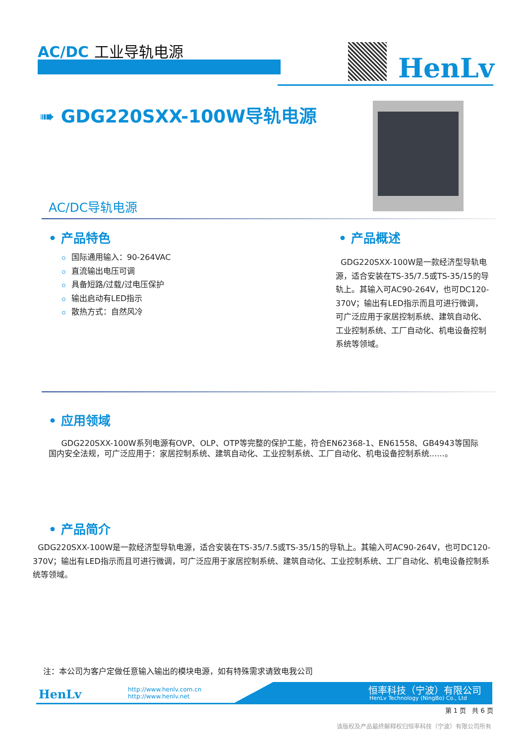AC/DC 工业导轨电源
HenLv
➠ GDG220SXX-100W导轨电源
AC/DC导轨电源
• 产品特色
国际通用输入：90-264VAC
直流输出电压可调
具备短路/过载/过电压保护
输出启动有LED指示
散热方式：自然风冷
• 产品概述
GDG220SXX-100W是一款经济型导轨电源，适合安装在TS-35/7.5或TS-35/15的导轨上。其输入可AC90-264V，也可DC120-370V；输出有LED指示而且可进行微调，可广泛应用于家居控制系统、建筑自动化、工业控制系统、工厂自动化、机电设备控制系统等领域。
• 应用领域
GDG220SXX-100W系列电源有OVP、OLP、OTP等完整的保护工能，符合EN62368-1、EN61558、GB4943等国际国内安全法规，可广泛应用于：家居控制系统、建筑自动化、工业控制系统、工厂自动化、机电设备控制系统......。
• 产品简介
GDG220SXX-100W是一款经济型导轨电源，适合安装在TS-35/7.5或TS-35/15的导轨上。其输入可AC90-264V，也可DC120-370V；输出有LED指示而且可进行微调，可广泛应用于家居控制系统、建筑自动化、工业控制系统、工厂自动化、机电设备控制系统等领域。
注：本公司为客户定做任意输入输出的模块电源，如有特殊需求请致电我公司
HenLv
http://www.henlv.com.cn
http://www.henlv.net
恒率科技（宁波）有限公司
HenLv Technology (NingBo) Co., Ltd
第 1 页 共 6 页
该版权及产品最终解释权归恒率科技（宁波）有限公司所有